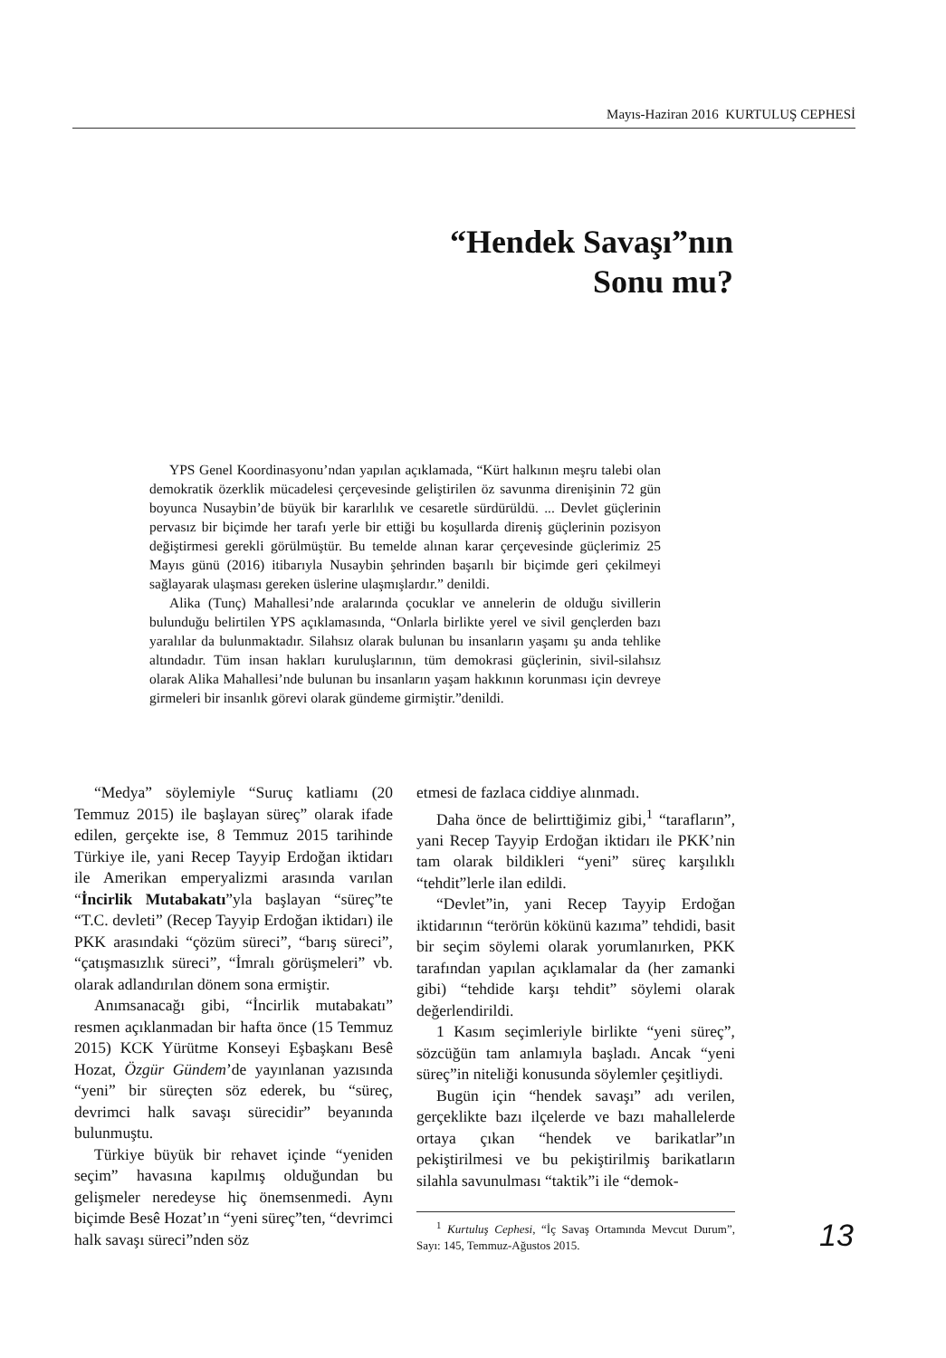Mayıs-Haziran 2016 KURTULUŞ CEPHESİ
“Hendek Savaşı”nın
Sonu mu?
YPS Genel Koordinasyonu’ndan yapılan açıklamada, “Kürt halkının meşru talebi olan demokratik özerklik mücadelesi çerçevesinde geliştirilen öz savunma direnişinin 72 gün boyunca Nusaybin’de büyük bir kararlılık ve cesaretle sürdürüldü. ... Devlet güçlerinin pervasız bir biçimde her tarafı yerle bir ettiği bu koşullarda direniş güçlerinin pozisyon değiştirmesi gerekli görülmüştür. Bu temelde alınan karar çerçevesinde güçlerimiz 25 Mayıs günü (2016) itibarıyla Nusaybin şehrinden başarılı bir biçimde geri çekilmeyi sağlayarak ulaşması gereken üslerine ulaşmışlardır.” denildi.
Alika (Tunç) Mahallesi’nde aralarında çocuklar ve annelerin de olduğu sivillerin bulunduğu belirtilen YPS açıklamasında, “Onlarla birlikte yerel ve sivil gençlerden bazı yaralılar da bulunmaktadır. Silahsız olarak bulunan bu insanların yaşamı şu anda tehlike altındadır. Tüm insan hakları kuruluşlarının, tüm demokrasi güçlerinin, sivil-silahsız olarak Alika Mahallesi’nde bulunan bu insanların yaşam hakkının korunması için devreye girmeleri bir insanlık görevi olarak gündeme girmiştir.”denildi.
“Medya” söylemiyle “Suruç katliamı (20 Temmuz 2015) ile başlayan süreç” olarak ifade edilen, gerçekte ise, 8 Temmuz 2015 tarihinde Türkiye ile, yani Recep Tayyip Erdoğan iktidarı ile Amerikan emperyalizmi arasında varılan “İncirlik Mutabakatı”yla başlayan “süreç”te “T.C. devleti” (Recep Tayyip Erdoğan iktidarı) ile PKK arasındaki “çözüm süreci”, “barış süreci”, “çatışmasızlık süreci”, “İmralı görüşmeleri” vb. olarak adlandırılan dönem sona ermiştir.
Anımsanacağı gibi, “İncirlik mutabakatı” resmen açıklanmadan bir hafta önce (15 Temmuz 2015) KCK Yürütme Konseyi Eşbaşkanı Besê Hozat, Özgür Gündem’de yayınlanan yazısında “yeni” bir süreçten söz ederek, bu “süreç, devrimci halk savaşı sürecidir” beyanında bulunmuştu.
Türkiye büyük bir rehavet içinde “yeniden seçim” havasına kapılmış olduğundan bu gelişmeler neredeyse hiç önemsenmedi. Aynı biçimde Besê Hozat’ın “yeni süreç”ten, “devrimci halk savaşı süreci”nden söz
etmesi de fazlaca ciddiye alınmadı.
Daha önce de belirttiğimiz gibi,<sup>1</sup> “tarafların”, yani Recep Tayyip Erdoğan iktidarı ile PKK’nin tam olarak bildikleri “yeni” süreç karşılıklı “tehdit”lerle ilan edildi.
“Devlet”in, yani Recep Tayyip Erdoğan iktidarının “terörün kökünü kazıma” tehdidi, basit bir seçim söylemi olarak yorumlanırken, PKK tarafından yapılan açıklamalar da (her zamanki gibi) “tehdide karşı tehdit” söylemi olarak değerlendirildi.
1 Kasım seçimleriyle birlikte “yeni süreç”, sözcüğün tam anlamıyla başladı. Ancak “yeni süreç”in niteliği konusunda söylemler çeşitliydi.
Bugün için “hendek savaşı” adı verilen, gerçeklikte bazı ilçelerde ve bazı mahallelerde ortaya çıkan “hendek ve barikatlar”ın pekiştirilmesi ve bu pekiştirilmiş barikatların silahla savunulması “taktik”i ile “demok-
<sup>1</sup> Kurtuluş Cephesi, “İç Savaş Ortamında Mevcut Durum”, Sayı: 145, Temmuz-Ağustos 2015.
13